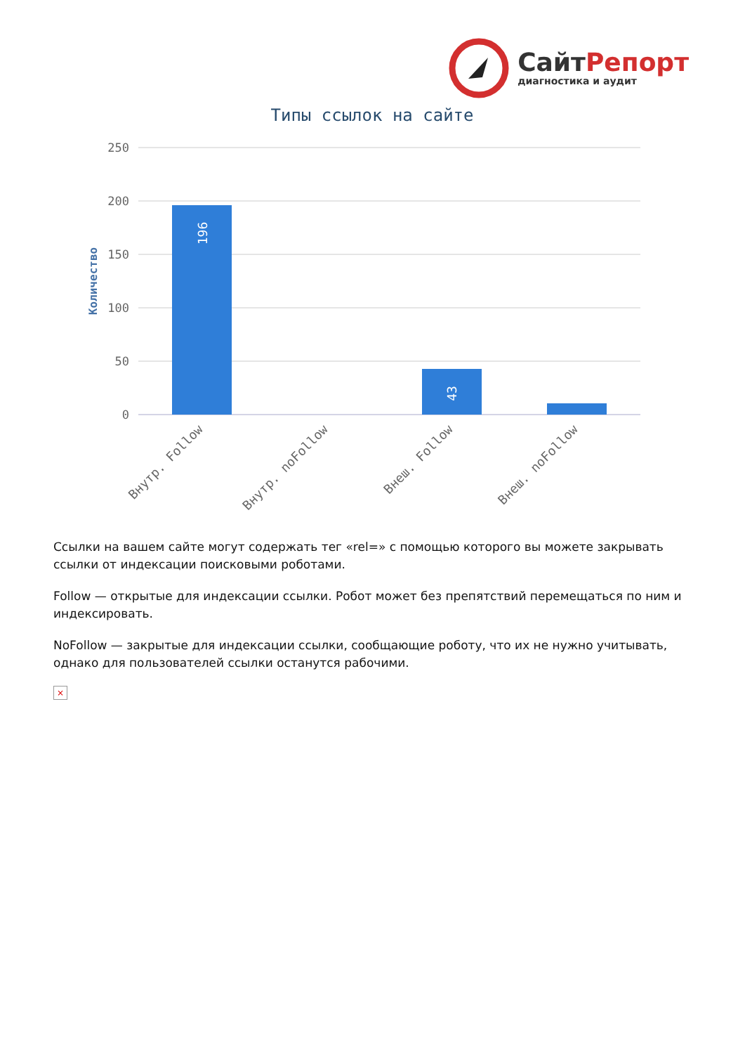СайтРепорт
диагностика и аудит
Типы ссылок на сайте
250
200
150
100
50
0
Количество
196
43
Внутр. Follow
Внутр. noFollow
Внеш. Follow
Внеш. noFollow
Ссылки на вашем сайте могут содержать тег «rel=» с помощью которого вы можете закрывать ссылки от индексации поисковыми роботами.
Follow — открытые для индексации ссылки. Робот может без препятствий перемещаться по ним и индексировать.
NoFollow — закрытые для индексации ссылки, сообщающие роботу, что их не нужно учитывать, однако для пользователей ссылки останутся рабочими.
×